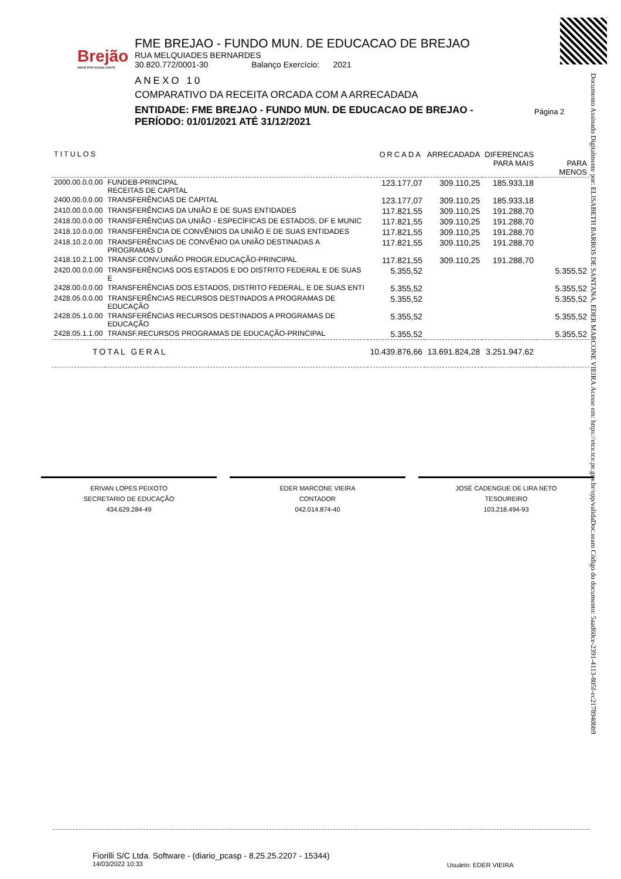Brejão
AMOR POR NOSSA GENTE
FME BREJAO - FUNDO MUN. DE EDUCACAO DE BREJAO
RUA MELQUIADES BERNARDES
30.820.772/0001-30 Balanço Exercício: 2021
ANEXO 10
COMPARATIVO DA RECEITA ORCADA COM A ARRECADADA
ENTIDADE: FME BREJAO - FUNDO MUN. DE EDUCACAO DE BREJAO - PERÍODO: 01/01/2021 ATÉ 31/12/2021
Página 2
Documento Assinado Digitalmente por: ELISABETH BARROS DE SANTANA, EDER MARCONE VIEIRA Acesse em: https://etce.tce.pe.gov.br/epp/validaDoc.seam Código do documento: 5aad60ce-2391-4113-805f-ec2178940bb9
| TITULOS | | ORCADA | ARRECADADA | DIFERENCAS PARA MAIS | PARA MENOS |
| --- | --- | --- | --- | --- | --- |
| 2000.00.0.0.00 | FUNDEB-PRINCIPAL RECEITAS DE CAPITAL | 123.177,07 | 309.110,25 | 185.933,18 | |
| 2400.00.0.0.00 | TRANSFERÊNCIAS DE CAPITAL | 123.177,07 | 309.110,25 | 185.933,18 | |
| 2410.00.0.0.00 | TRANSFERÊNCIAS DA UNIÃO E DE SUAS ENTIDADES | 117.821,55 | 309.110,25 | 191.288,70 | |
| 2418.00.0.0.00 | TRANSFERÊNCIAS DA UNIÃO - ESPECÍFICAS DE ESTADOS, DF E MUNIC | 117.821,55 | 309.110,25 | 191.288,70 | |
| 2418.10.0.0.00 | TRANSFERÊNCIA DE CONVÊNIOS DA UNIÃO E DE SUAS ENTIDADES | 117.821,55 | 309.110,25 | 191.288,70 | |
| 2418.10.2.0.00 | TRANSFERÊNCIAS DE CONVÊNIO DA UNIÃO DESTINADAS A PROGRAMAS D | 117.821,55 | 309.110,25 | 191.288,70 | |
| 2418.10.2.1.00 | TRANSF.CONV.UNIÃO PROGR.EDUCAÇÃO-PRINCIPAL | 117.821,55 | 309.110,25 | 191.288,70 | |
| 2420.00.0.0.00 | TRANSFERÊNCIAS DOS ESTADOS E DO DISTRITO FEDERAL E DE SUAS E | 5.355,52 | | | 5.355,52 |
| 2428.00.0.0.00 | TRANSFERÊNCIAS DOS ESTADOS, DISTRITO FEDERAL, E DE SUAS ENTI | 5.355,52 | | | 5.355,52 |
| 2428.05.0.0.00 | TRANSFERÊNCIAS RECURSOS DESTINADOS A PROGRAMAS DE EDUCAÇÃO | 5.355,52 | | | 5.355,52 |
| 2428.05.1.0.00 | TRANSFERÊNCIAS RECURSOS DESTINADOS A PROGRAMAS DE EDUCAÇÃO | 5.355,52 | | | 5.355,52 |
| 2428.05.1.1.00 | TRANSF.RECURSOS PROGRAMAS DE EDUCAÇÃO-PRINCIPAL | 5.355,52 | | | 5.355,52 |
| TOTAL GERAL | | 10.439.876,66 | 13.691.824,28 | 3.251.947,62 | |
ERIVAN LOPES PEIXOTO
SECRETARIO DE EDUCAÇÃO
434.629.284-49
EDER MARCONE VIEIRA
CONTADOR
042.014.874-40
JOSÉ CADENGUE DE LIRA NETO
TESOUREIRO
103.218.494-93
Fiorilli S/C Ltda. Software - (diario_pcasp - 8.25.25.2207 - 15344)
14/03/2022 10:33
Usuário: EDER VIEIRA